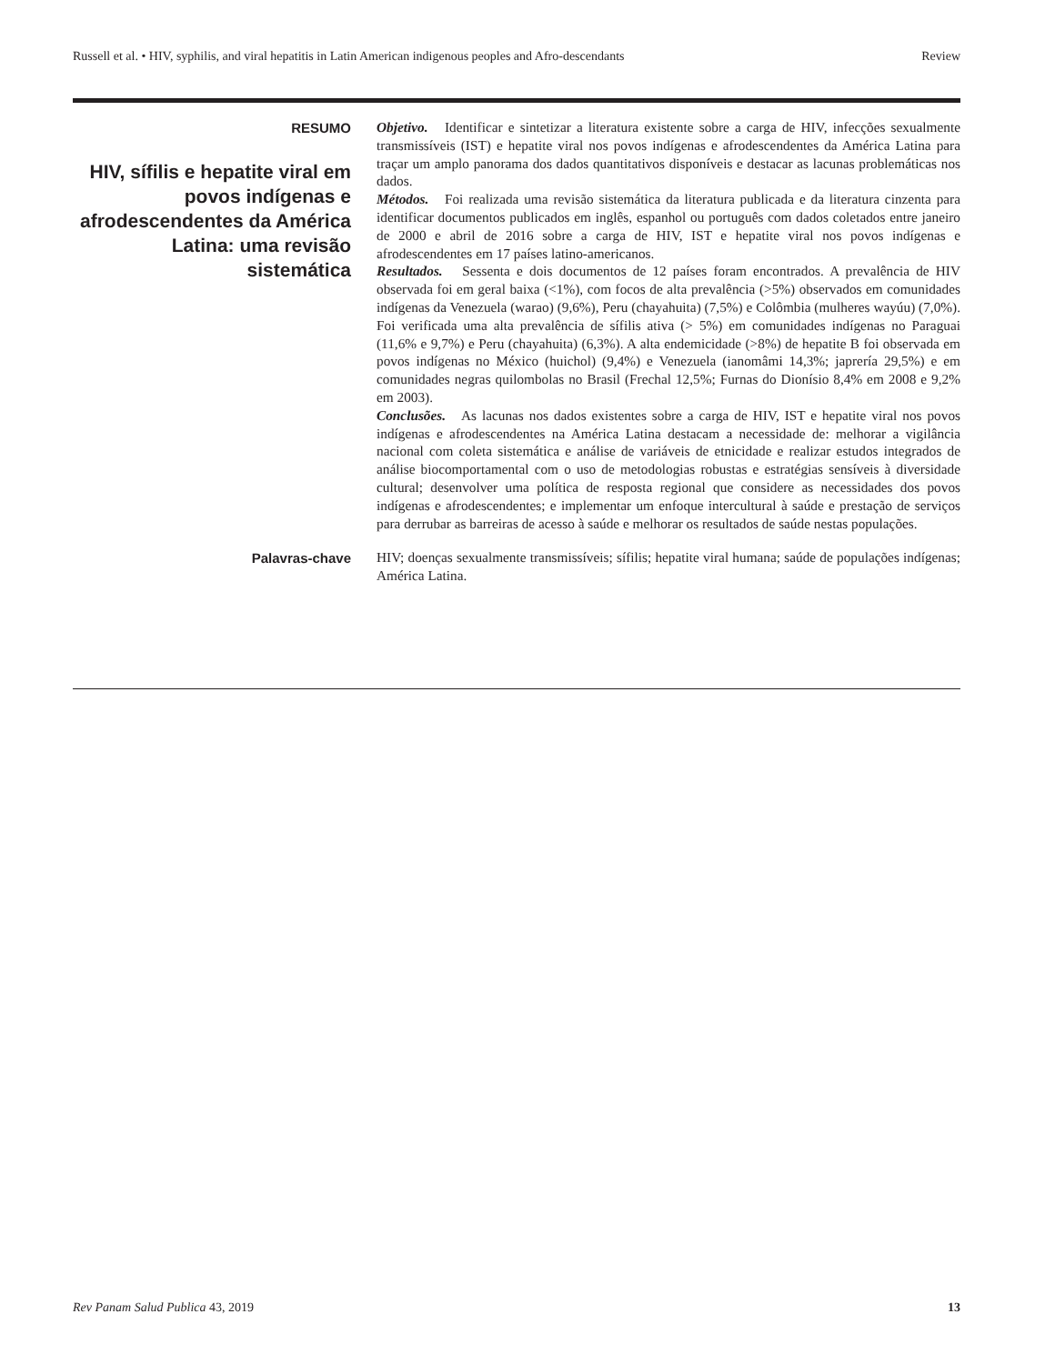Russell et al. • HIV, syphilis, and viral hepatitis in Latin American indigenous peoples and Afro-descendants Review
RESUMO
HIV, sífilis e hepatite viral em povos indígenas e afrodescendentes da América Latina: uma revisão sistemática
Objetivo. Identificar e sintetizar a literatura existente sobre a carga de HIV, infecções sexualmente transmissíveis (IST) e hepatite viral nos povos indígenas e afrodescendentes da América Latina para traçar um amplo panorama dos dados quantitativos disponíveis e destacar as lacunas problemáticas nos dados.
Métodos. Foi realizada uma revisão sistemática da literatura publicada e da literatura cinzenta para identificar documentos publicados em inglês, espanhol ou português com dados coletados entre janeiro de 2000 e abril de 2016 sobre a carga de HIV, IST e hepatite viral nos povos indígenas e afrodescendentes em 17 países latino-americanos.
Resultados. Sessenta e dois documentos de 12 países foram encontrados. A prevalência de HIV observada foi em geral baixa (<1%), com focos de alta prevalência (>5%) observados em comunidades indígenas da Venezuela (warao) (9,6%), Peru (chayahuita) (7,5%) e Colômbia (mulheres wayúu) (7,0%). Foi verificada uma alta prevalência de sífilis ativa (> 5%) em comunidades indígenas no Paraguai (11,6% e 9,7%) e Peru (chayahuita) (6,3%). A alta endemicidade (>8%) de hepatite B foi observada em povos indígenas no México (huichol) (9,4%) e Venezuela (ianomâmi 14,3%; japrería 29,5%) e em comunidades negras quilombolas no Brasil (Frechal 12,5%; Furnas do Dionísio 8,4% em 2008 e 9,2% em 2003).
Conclusões. As lacunas nos dados existentes sobre a carga de HIV, IST e hepatite viral nos povos indígenas e afrodescendentes na América Latina destacam a necessidade de: melhorar a vigilância nacional com coleta sistemática e análise de variáveis de etnicidade e realizar estudos integrados de análise biocomportamental com o uso de metodologias robustas e estratégias sensíveis à diversidade cultural; desenvolver uma política de resposta regional que considere as necessidades dos povos indígenas e afrodescendentes; e implementar um enfoque intercultural à saúde e prestação de serviços para derrubar as barreiras de acesso à saúde e melhorar os resultados de saúde nestas populações.
Palavras-chave
HIV; doenças sexualmente transmissíveis; sífilis; hepatite viral humana; saúde de populações indígenas; América Latina.
Rev Panam Salud Publica 43, 2019 13